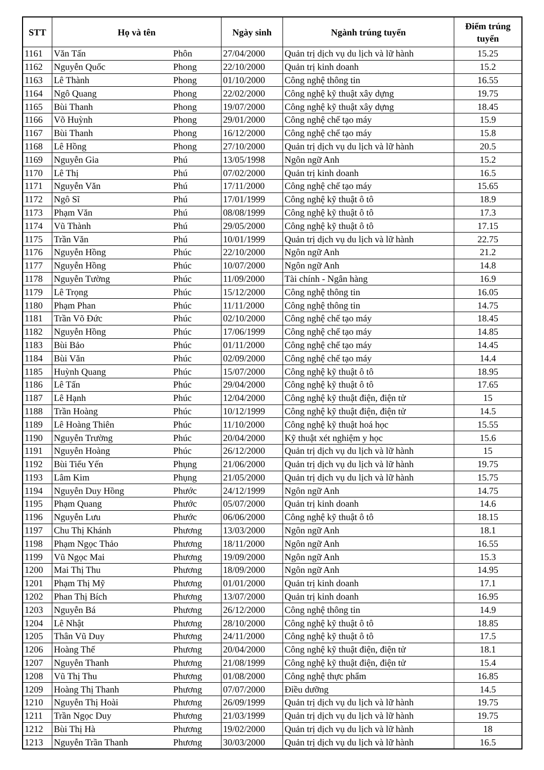| STT | Họ và tên | | Ngày sinh | Ngành trúng tuyển | Điểm trúng tuyển |
| --- | --- | --- | --- | --- | --- |
| 1161 | Văn Tấn | Phôn | 27/04/2000 | Quản trị dịch vụ du lịch và lữ hành | 15.25 |
| 1162 | Nguyễn Quốc | Phong | 22/10/2000 | Quản trị kinh doanh | 15.2 |
| 1163 | Lê Thành | Phong | 01/10/2000 | Công nghệ thông tin | 16.55 |
| 1164 | Ngô Quang | Phong | 22/02/2000 | Công nghệ kỹ thuật xây dựng | 19.75 |
| 1165 | Bùi Thanh | Phong | 19/07/2000 | Công nghệ kỹ thuật xây dựng | 18.45 |
| 1166 | Võ Huỳnh | Phong | 29/01/2000 | Công nghệ chế tạo máy | 15.9 |
| 1167 | Bùi Thanh | Phong | 16/12/2000 | Công nghệ chế tạo máy | 15.8 |
| 1168 | Lê Hồng | Phong | 27/10/2000 | Quản trị dịch vụ du lịch và lữ hành | 20.5 |
| 1169 | Nguyễn Gia | Phú | 13/05/1998 | Ngôn ngữ Anh | 15.2 |
| 1170 | Lê Thị | Phú | 07/02/2000 | Quản trị kinh doanh | 16.5 |
| 1171 | Nguyễn Văn | Phú | 17/11/2000 | Công nghệ chế tạo máy | 15.65 |
| 1172 | Ngô Sĩ | Phú | 17/01/1999 | Công nghệ kỹ thuật ô tô | 18.9 |
| 1173 | Phạm Văn | Phú | 08/08/1999 | Công nghệ kỹ thuật ô tô | 17.3 |
| 1174 | Vũ Thành | Phú | 29/05/2000 | Công nghệ kỹ thuật ô tô | 17.15 |
| 1175 | Trần Văn | Phú | 10/01/1999 | Quản trị dịch vụ du lịch và lữ hành | 22.75 |
| 1176 | Nguyễn Hồng | Phúc | 22/10/2000 | Ngôn ngữ Anh | 21.2 |
| 1177 | Nguyễn Hồng | Phúc | 10/07/2000 | Ngôn ngữ Anh | 14.8 |
| 1178 | Nguyễn Tường | Phúc | 11/09/2000 | Tài chính - Ngân hàng | 16.9 |
| 1179 | Lê Trọng | Phúc | 15/12/2000 | Công nghệ thông tin | 16.05 |
| 1180 | Phạm Phan | Phúc | 11/11/2000 | Công nghệ thông tin | 14.75 |
| 1181 | Trần Võ Đức | Phúc | 02/10/2000 | Công nghệ chế tạo máy | 18.45 |
| 1182 | Nguyễn Hồng | Phúc | 17/06/1999 | Công nghệ chế tạo máy | 14.85 |
| 1183 | Bùi Bảo | Phúc | 01/11/2000 | Công nghệ chế tạo máy | 14.45 |
| 1184 | Bùi Văn | Phúc | 02/09/2000 | Công nghệ chế tạo máy | 14.4 |
| 1185 | Huỳnh Quang | Phúc | 15/07/2000 | Công nghệ kỹ thuật ô tô | 18.95 |
| 1186 | Lê Tấn | Phúc | 29/04/2000 | Công nghệ kỹ thuật ô tô | 17.65 |
| 1187 | Lê Hạnh | Phúc | 12/04/2000 | Công nghệ kỹ thuật điện, điện tử | 15 |
| 1188 | Trần Hoàng | Phúc | 10/12/1999 | Công nghệ kỹ thuật điện, điện tử | 14.5 |
| 1189 | Lê Hoàng Thiên | Phúc | 11/10/2000 | Công nghệ kỹ thuật hoá học | 15.55 |
| 1190 | Nguyễn Trường | Phúc | 20/04/2000 | Kỹ thuật xét nghiệm y học | 15.6 |
| 1191 | Nguyễn Hoàng | Phúc | 26/12/2000 | Quản trị dịch vụ du lịch và lữ hành | 15 |
| 1192 | Bùi Tiểu Yến | Phụng | 21/06/2000 | Quản trị dịch vụ du lịch và lữ hành | 19.75 |
| 1193 | Lâm Kim | Phụng | 21/05/2000 | Quản trị dịch vụ du lịch và lữ hành | 15.75 |
| 1194 | Nguyễn Duy Hồng | Phước | 24/12/1999 | Ngôn ngữ Anh | 14.75 |
| 1195 | Phạm Quang | Phước | 05/07/2000 | Quản trị kinh doanh | 14.6 |
| 1196 | Nguyễn Lưu | Phước | 06/06/2000 | Công nghệ kỹ thuật ô tô | 18.15 |
| 1197 | Chu Thị Khánh | Phương | 13/03/2000 | Ngôn ngữ Anh | 18.1 |
| 1198 | Phạm Ngọc Thảo | Phương | 18/11/2000 | Ngôn ngữ Anh | 16.55 |
| 1199 | Vũ Ngọc Mai | Phương | 19/09/2000 | Ngôn ngữ Anh | 15.3 |
| 1200 | Mai Thị Thu | Phương | 18/09/2000 | Ngôn ngữ Anh | 14.95 |
| 1201 | Phạm Thị Mỹ | Phương | 01/01/2000 | Quản trị kinh doanh | 17.1 |
| 1202 | Phan Thị Bích | Phương | 13/07/2000 | Quản trị kinh doanh | 16.95 |
| 1203 | Nguyễn Bá | Phương | 26/12/2000 | Công nghệ thông tin | 14.9 |
| 1204 | Lê Nhật | Phương | 28/10/2000 | Công nghệ kỹ thuật ô tô | 18.85 |
| 1205 | Thân Vũ Duy | Phương | 24/11/2000 | Công nghệ kỹ thuật ô tô | 17.5 |
| 1206 | Hoàng Thế | Phương | 20/04/2000 | Công nghệ kỹ thuật điện, điện tử | 18.1 |
| 1207 | Nguyễn Thanh | Phương | 21/08/1999 | Công nghệ kỹ thuật điện, điện tử | 15.4 |
| 1208 | Vũ Thị Thu | Phương | 01/08/2000 | Công nghệ thực phẩm | 16.85 |
| 1209 | Hoàng Thị Thanh | Phương | 07/07/2000 | Điều dưỡng | 14.5 |
| 1210 | Nguyễn Thị Hoài | Phương | 26/09/1999 | Quản trị dịch vụ du lịch và lữ hành | 19.75 |
| 1211 | Trần Ngọc Duy | Phương | 21/03/1999 | Quản trị dịch vụ du lịch và lữ hành | 19.75 |
| 1212 | Bùi Thị Hà | Phương | 19/02/2000 | Quản trị dịch vụ du lịch và lữ hành | 18 |
| 1213 | Nguyễn Trần Thanh | Phương | 30/03/2000 | Quản trị dịch vụ du lịch và lữ hành | 16.5 |